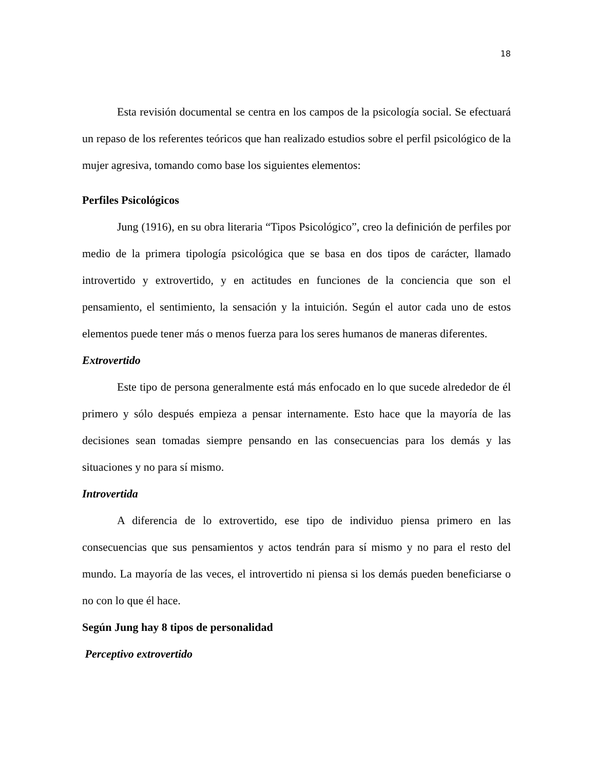18
Esta revisión documental se centra en los campos de la psicología social. Se efectuará un repaso de los referentes teóricos que han realizado estudios sobre el perfil psicológico de la mujer agresiva, tomando como base los siguientes elementos:
Perfiles Psicológicos
Jung (1916), en su obra literaria “Tipos Psicológico”, creo la definición de perfiles por medio de la primera tipología psicológica que se basa en dos tipos de carácter, llamado introvertido y extrovertido, y en actitudes en funciones de la conciencia que son el pensamiento, el sentimiento, la sensación y la intuición. Según el autor cada uno de estos elementos puede tener más o menos fuerza para los seres humanos de maneras diferentes.
Extrovertido
Este tipo de persona generalmente está más enfocado en lo que sucede alrededor de él primero y sólo después empieza a pensar internamente. Esto hace que la mayoría de las decisiones sean tomadas siempre pensando en las consecuencias para los demás y las situaciones y no para sí mismo.
Introvertida
A diferencia de lo extrovertido, ese tipo de individuo piensa primero en las consecuencias que sus pensamientos y actos tendrán para sí mismo y no para el resto del mundo. La mayoría de las veces, el introvertido ni piensa si los demás pueden beneficiarse o no con lo que él hace.
Según Jung hay 8 tipos de personalidad
Perceptivo extrovertido